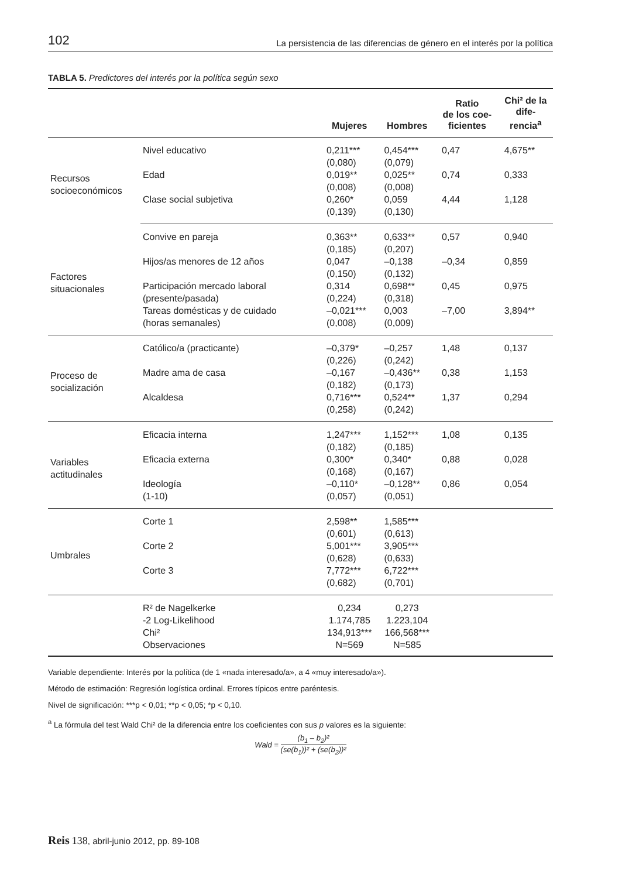102 La persistencia de las diferencias de género en el interés por la política
TABLA 5. Predictores del interés por la política según sexo
| | | Mujeres | Hombres | Ratio de los coe- ficientes | Chi² de la dife- rencia<sup>a</sup> |
| --- | --- | --- | --- | --- | --- |
| Recursos socioeconómicos | Nivel educativo | 0,211*** (0,080) | 0,454*** (0,079) | 0,47 | 4,675** |
| | Edad | 0,019** (0,008) | 0,025** (0,008) | 0,74 | 0,333 |
| | Clase social subjetiva | 0,260* (0,139) | 0,059 (0,130) | 4,44 | 1,128 |
| Factores situacionales | Convive en pareja | 0,363** (0,185) | 0,633** (0,207) | 0,57 | 0,940 |
| | Hijos/as menores de 12 años | 0,047 (0,150) | –0,138 (0,132) | –0,34 | 0,859 |
| | Participación mercado laboral (presente/pasada) | 0,314 (0,224) | 0,698** (0,318) | 0,45 | 0,975 |
| | Tareas domésticas y de cuidado (horas semanales) | –0,021*** (0,008) | 0,003 (0,009) | –7,00 | 3,894** |
| Proceso de socialización | Católico/a (practicante) | –0,379* (0,226) | –0,257 (0,242) | 1,48 | 0,137 |
| | Madre ama de casa | –0,167 (0,182) | –0,436** (0,173) | 0,38 | 1,153 |
| | Alcaldesa | 0,716*** (0,258) | 0,524** (0,242) | 1,37 | 0,294 |
| Variables actitudinales | Eficacia interna | 1,247*** (0,182) | 1,152*** (0,185) | 1,08 | 0,135 |
| | Eficacia externa | 0,300* (0,168) | 0,340* (0,167) | 0,88 | 0,028 |
| | Ideología (1-10) | –0,110* (0,057) | –0,128** (0,051) | 0,86 | 0,054 |
| Umbrales | Corte 1 | 2,598** (0,601) | 1,585*** (0,613) | | |
| | Corte 2 | 5,001*** (0,628) | 3,905*** (0,633) | | |
| | Corte 3 | 7,772*** (0,682) | 6,722*** (0,701) | | |
| | R² de Nagelkerke -2 Log-Likelihood Chi² Observaciones | 0,234 1.174,785 134,913*** N=569 | 0,273 1.223,104 166,568*** N=585 | | |
Variable dependiente: Interés por la política (de 1 «nada interesado/a», a 4 «muy interesado/a»).
Método de estimación: Regresión logística ordinal. Errores típicos entre paréntesis.
Nivel de significación: ***p < 0,01; **p < 0,05; *p < 0,10.
<sup>a</sup> La fórmula del test Wald Chi² de la diferencia entre los coeficientes con sus p valores es la siguiente:
Wald = (b<sub>1</sub> – b<sub>2</sub>)² (se(b<sub>1</sub>))² + (se(b<sub>2</sub>))²
Reis 138, abril-junio 2012, pp. 89-108